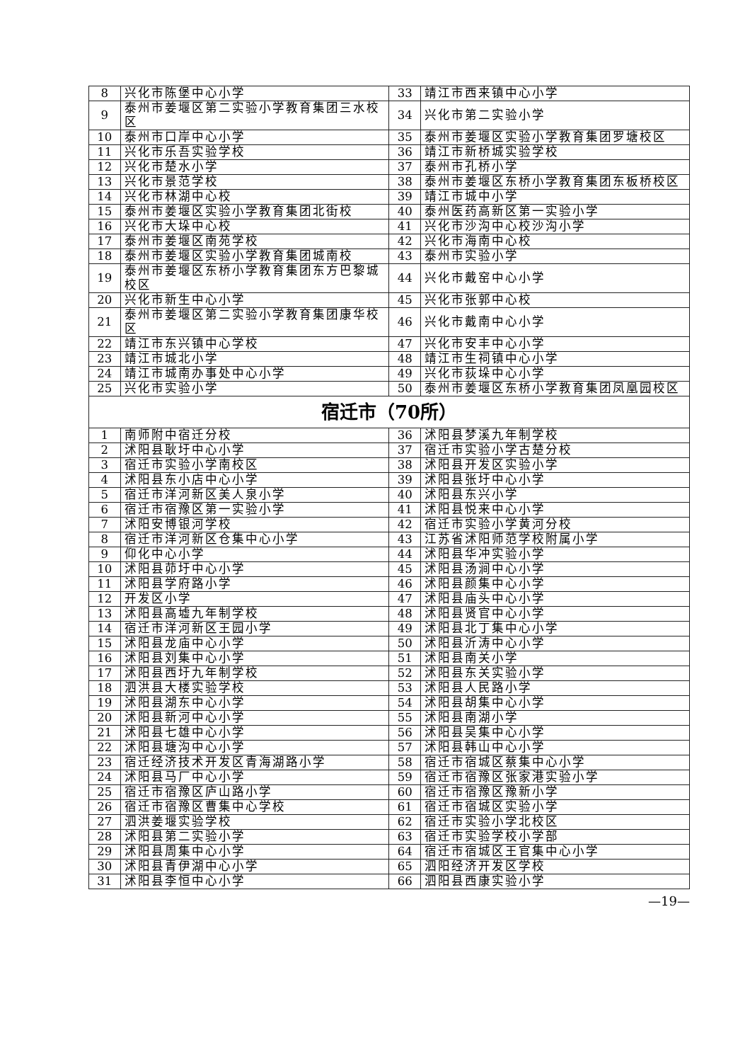| 8 | 兴化市陈堡中心小学 | 33 | 靖江市西来镇中心小学 |
| 9 | 泰州市姜堰区第二实验小学教育集团三水校区 | 34 | 兴化市第二实验小学 |
| 10 | 泰州市口岸中心小学 | 35 | 泰州市姜堰区实验小学教育集团罗塘校区 |
| 11 | 兴化市乐吾实验学校 | 36 | 靖江市新桥城实验学校 |
| 12 | 兴化市楚水小学 | 37 | 泰州市孔桥小学 |
| 13 | 兴化市景范学校 | 38 | 泰州市姜堰区东桥小学教育集团东板桥校区 |
| 14 | 兴化市林湖中心校 | 39 | 靖江市城中小学 |
| 15 | 泰州市姜堰区实验小学教育集团北街校 | 40 | 泰州医药高新区第一实验小学 |
| 16 | 兴化市大垛中心校 | 41 | 兴化市沙沟中心校沙沟小学 |
| 17 | 泰州市姜堰区南苑学校 | 42 | 兴化市海南中心校 |
| 18 | 泰州市姜堰区实验小学教育集团城南校 | 43 | 泰州市实验小学 |
| 19 | 泰州市姜堰区东桥小学教育集团东方巴黎城校区 | 44 | 兴化市戴窑中心小学 |
| 20 | 兴化市新生中心小学 | 45 | 兴化市张郭中心校 |
| 21 | 泰州市姜堰区第二实验小学教育集团康华校区 | 46 | 兴化市戴南中心小学 |
| 22 | 靖江市东兴镇中心学校 | 47 | 兴化市安丰中心小学 |
| 23 | 靖江市城北小学 | 48 | 靖江市生祠镇中心小学 |
| 24 | 靖江市城南办事处中心小学 | 49 | 兴化市荻垛中心小学 |
| 25 | 兴化市实验小学 | 50 | 泰州市姜堰区东桥小学教育集团凤凰园校区 |
| 宿迁市（70所） | | | |
| 1 | 南师附中宿迁分校 | 36 | 沭阳县梦溪九年制学校 |
| 2 | 沭阳县耿圩中心小学 | 37 | 宿迁市实验小学古楚分校 |
| 3 | 宿迁市实验小学南校区 | 38 | 沭阳县开发区实验小学 |
| 4 | 沭阳县东小店中心小学 | 39 | 沭阳县张圩中心小学 |
| 5 | 宿迁市洋河新区美人泉小学 | 40 | 沭阳县东兴小学 |
| 6 | 宿迁市宿豫区第一实验小学 | 41 | 沭阳县悦来中心小学 |
| 7 | 沭阳安博银河学校 | 42 | 宿迁市实验小学黄河分校 |
| 8 | 宿迁市洋河新区仓集中心小学 | 43 | 江苏省沭阳师范学校附属小学 |
| 9 | 仰化中心小学 | 44 | 沭阳县华冲实验小学 |
| 10 | 沭阳县茆圩中心小学 | 45 | 沭阳县汤涧中心小学 |
| 11 | 沭阳县学府路小学 | 46 | 沭阳县颜集中心小学 |
| 12 | 开发区小学 | 47 | 沭阳县庙头中心小学 |
| 13 | 沭阳县高墟九年制学校 | 48 | 沭阳县贤官中心小学 |
| 14 | 宿迁市洋河新区王园小学 | 49 | 沭阳县北丁集中心小学 |
| 15 | 沭阳县龙庙中心小学 | 50 | 沭阳县沂涛中心小学 |
| 16 | 沭阳县刘集中心小学 | 51 | 沭阳县南关小学 |
| 17 | 沭阳县西圩九年制学校 | 52 | 沭阳县东关实验小学 |
| 18 | 泗洪县大楼实验学校 | 53 | 沭阳县人民路小学 |
| 19 | 沭阳县湖东中心小学 | 54 | 沭阳县胡集中心小学 |
| 20 | 沭阳县新河中心小学 | 55 | 沭阳县南湖小学 |
| 21 | 沭阳县七雄中心小学 | 56 | 沭阳县吴集中心小学 |
| 22 | 沭阳县塘沟中心小学 | 57 | 沭阳县韩山中心小学 |
| 23 | 宿迁经济技术开发区青海湖路小学 | 58 | 宿迁市宿城区蔡集中心小学 |
| 24 | 沭阳县马厂中心小学 | 59 | 宿迁市宿豫区张家港实验小学 |
| 25 | 宿迁市宿豫区庐山路小学 | 60 | 宿迁市宿豫区豫新小学 |
| 26 | 宿迁市宿豫区曹集中心学校 | 61 | 宿迁市宿城区实验小学 |
| 27 | 泗洪姜堰实验学校 | 62 | 宿迁市实验小学北校区 |
| 28 | 沭阳县第二实验小学 | 63 | 宿迁市实验学校小学部 |
| 29 | 沭阳县周集中心小学 | 64 | 宿迁市宿城区王官集中心小学 |
| 30 | 沭阳县青伊湖中心小学 | 65 | 泗阳经济开发区学校 |
| 31 | 沭阳县李恒中心小学 | 66 | 泗阳县西康实验小学 |
—19—